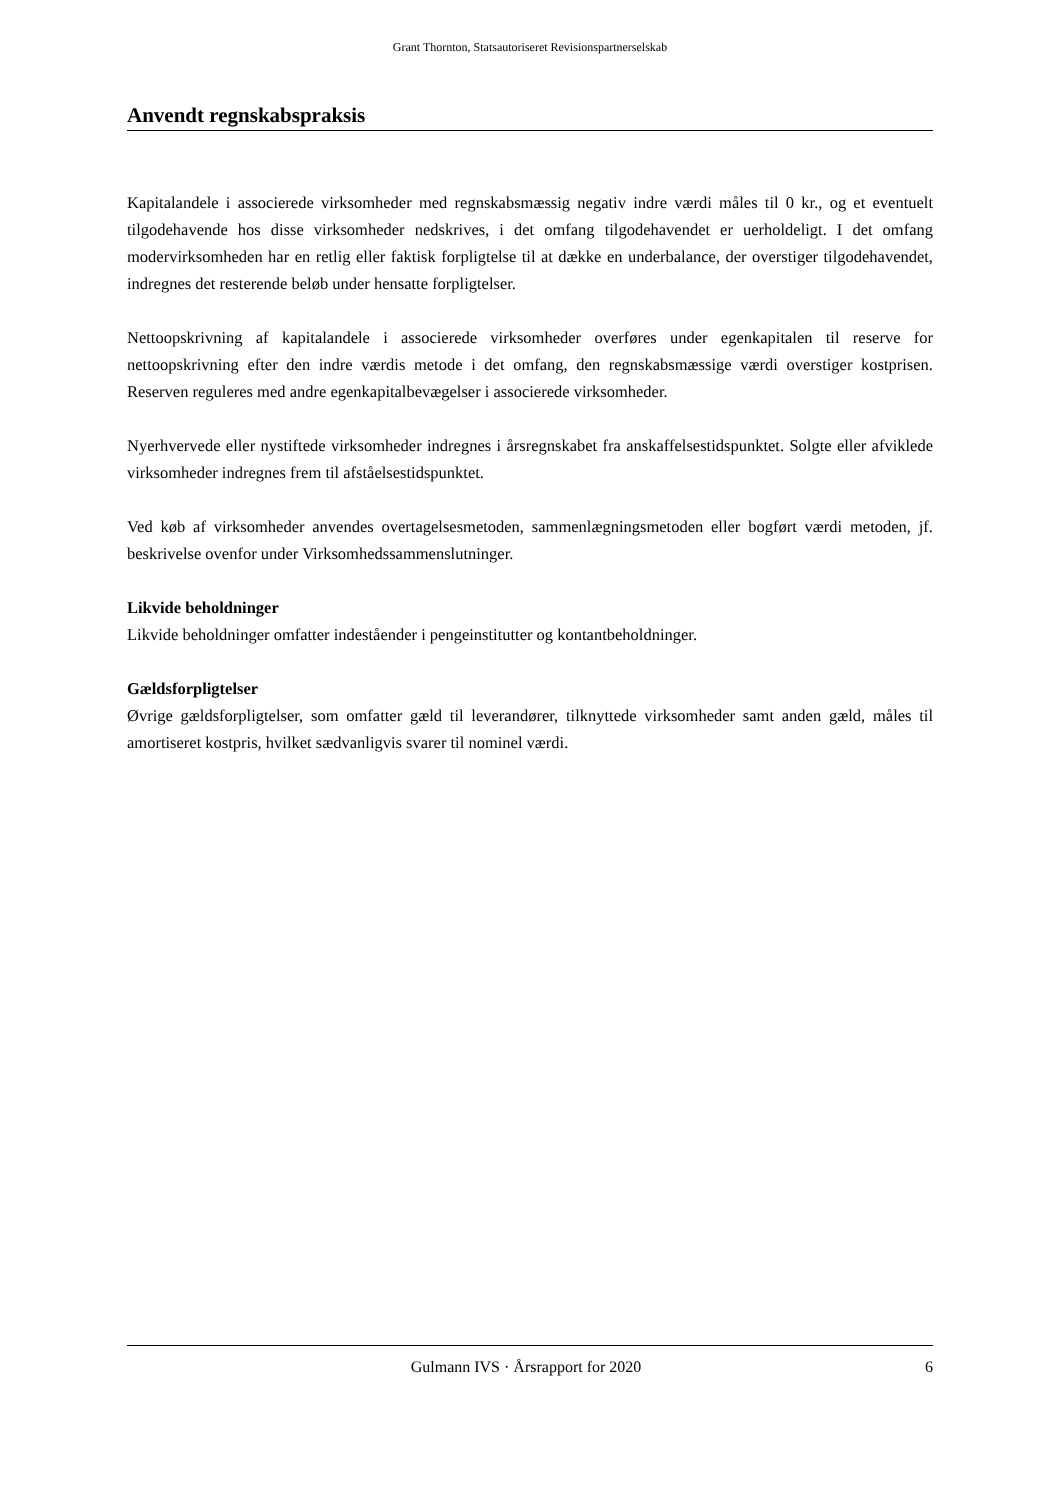Grant Thornton, Statsautoriseret Revisionspartnerselskab
Anvendt regnskabspraksis
Kapitalandele i associerede virksomheder med regnskabsmæssig negativ indre værdi måles til 0 kr., og et eventuelt tilgodehavende hos disse virksomheder nedskrives, i det omfang tilgodehavendet er uerholdeligt. I det omfang modervirksomheden har en retlig eller faktisk forpligtelse til at dække en underbalance, der overstiger tilgodehavendet, indregnes det resterende beløb under hensatte forpligtelser.
Nettoopskrivning af kapitalandele i associerede virksomheder overføres under egenkapitalen til reserve for nettoopskrivning efter den indre værdis metode i det omfang, den regnskabsmæssige værdi overstiger kostprisen. Reserven reguleres med andre egenkapitalbevægelser i associerede virksomheder.
Nyerhvervede eller nystiftede virksomheder indregnes i årsregnskabet fra anskaffelsestidspunktet. Solgte eller afviklede virksomheder indregnes frem til afståelsestidspunktet.
Ved køb af virksomheder anvendes overtagelsesmetoden, sammenlægningsmetoden eller bogført værdi metoden, jf. beskrivelse ovenfor under Virksomhedssammenslutninger.
Likvide beholdninger
Likvide beholdninger omfatter indeståender i pengeinstitutter og kontantbeholdninger.
Gældsforpligtelser
Øvrige gældsforpligtelser, som omfatter gæld til leverandører, tilknyttede virksomheder samt anden gæld, måles til amortiseret kostpris, hvilket sædvanligvis svarer til nominel værdi.
Gulmann IVS · Årsrapport for 2020 6